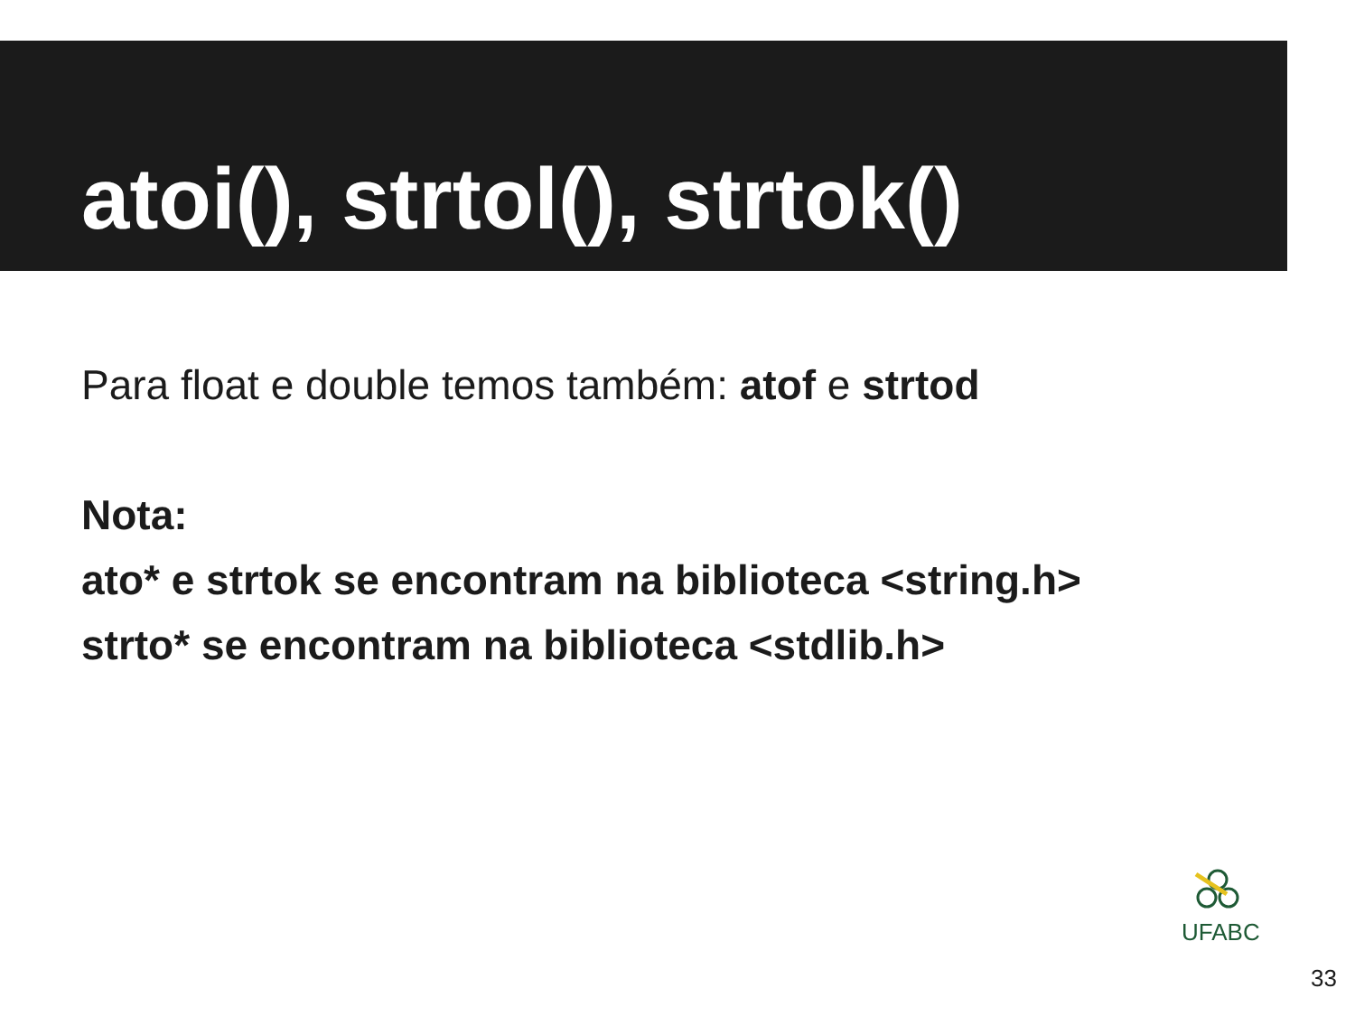atoi(), strtol(), strtok()
Para float e double temos também: atof e strtod
Nota:
ato* e strtok se encontram na biblioteca <string.h>
strto* se encontram na biblioteca <stdlib.h>
UFABC
33